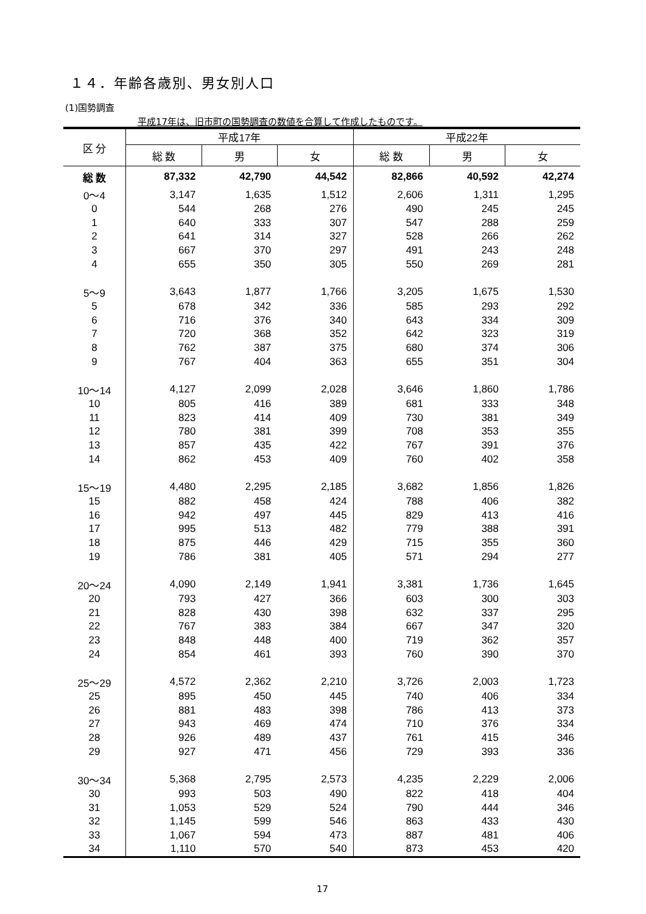１４．年齢各歳別、男女別人口
(1)国勢調査
平成17年は、旧市町の国勢調査の数値を合算して作成したものです。
| 区 分 | 平成17年 | | | 平成22年 | | |
| --- | --- | --- | --- | --- | --- | --- |
| | 総 数 | 男 | 女 | 総 数 | 男 | 女 |
| 総 数 | 87,332 | 42,790 | 44,542 | 82,866 | 40,592 | 42,274 |
| 0～4 | 3,147 | 1,635 | 1,512 | 2,606 | 1,311 | 1,295 |
| 0 | 544 | 268 | 276 | 490 | 245 | 245 |
| 1 | 640 | 333 | 307 | 547 | 288 | 259 |
| 2 | 641 | 314 | 327 | 528 | 266 | 262 |
| 3 | 667 | 370 | 297 | 491 | 243 | 248 |
| 4 | 655 | 350 | 305 | 550 | 269 | 281 |
| 5～9 | 3,643 | 1,877 | 1,766 | 3,205 | 1,675 | 1,530 |
| 5 | 678 | 342 | 336 | 585 | 293 | 292 |
| 6 | 716 | 376 | 340 | 643 | 334 | 309 |
| 7 | 720 | 368 | 352 | 642 | 323 | 319 |
| 8 | 762 | 387 | 375 | 680 | 374 | 306 |
| 9 | 767 | 404 | 363 | 655 | 351 | 304 |
| 10～14 | 4,127 | 2,099 | 2,028 | 3,646 | 1,860 | 1,786 |
| 10 | 805 | 416 | 389 | 681 | 333 | 348 |
| 11 | 823 | 414 | 409 | 730 | 381 | 349 |
| 12 | 780 | 381 | 399 | 708 | 353 | 355 |
| 13 | 857 | 435 | 422 | 767 | 391 | 376 |
| 14 | 862 | 453 | 409 | 760 | 402 | 358 |
| 15～19 | 4,480 | 2,295 | 2,185 | 3,682 | 1,856 | 1,826 |
| 15 | 882 | 458 | 424 | 788 | 406 | 382 |
| 16 | 942 | 497 | 445 | 829 | 413 | 416 |
| 17 | 995 | 513 | 482 | 779 | 388 | 391 |
| 18 | 875 | 446 | 429 | 715 | 355 | 360 |
| 19 | 786 | 381 | 405 | 571 | 294 | 277 |
| 20～24 | 4,090 | 2,149 | 1,941 | 3,381 | 1,736 | 1,645 |
| 20 | 793 | 427 | 366 | 603 | 300 | 303 |
| 21 | 828 | 430 | 398 | 632 | 337 | 295 |
| 22 | 767 | 383 | 384 | 667 | 347 | 320 |
| 23 | 848 | 448 | 400 | 719 | 362 | 357 |
| 24 | 854 | 461 | 393 | 760 | 390 | 370 |
| 25～29 | 4,572 | 2,362 | 2,210 | 3,726 | 2,003 | 1,723 |
| 25 | 895 | 450 | 445 | 740 | 406 | 334 |
| 26 | 881 | 483 | 398 | 786 | 413 | 373 |
| 27 | 943 | 469 | 474 | 710 | 376 | 334 |
| 28 | 926 | 489 | 437 | 761 | 415 | 346 |
| 29 | 927 | 471 | 456 | 729 | 393 | 336 |
| 30～34 | 5,368 | 2,795 | 2,573 | 4,235 | 2,229 | 2,006 |
| 30 | 993 | 503 | 490 | 822 | 418 | 404 |
| 31 | 1,053 | 529 | 524 | 790 | 444 | 346 |
| 32 | 1,145 | 599 | 546 | 863 | 433 | 430 |
| 33 | 1,067 | 594 | 473 | 887 | 481 | 406 |
| 34 | 1,110 | 570 | 540 | 873 | 453 | 420 |
17